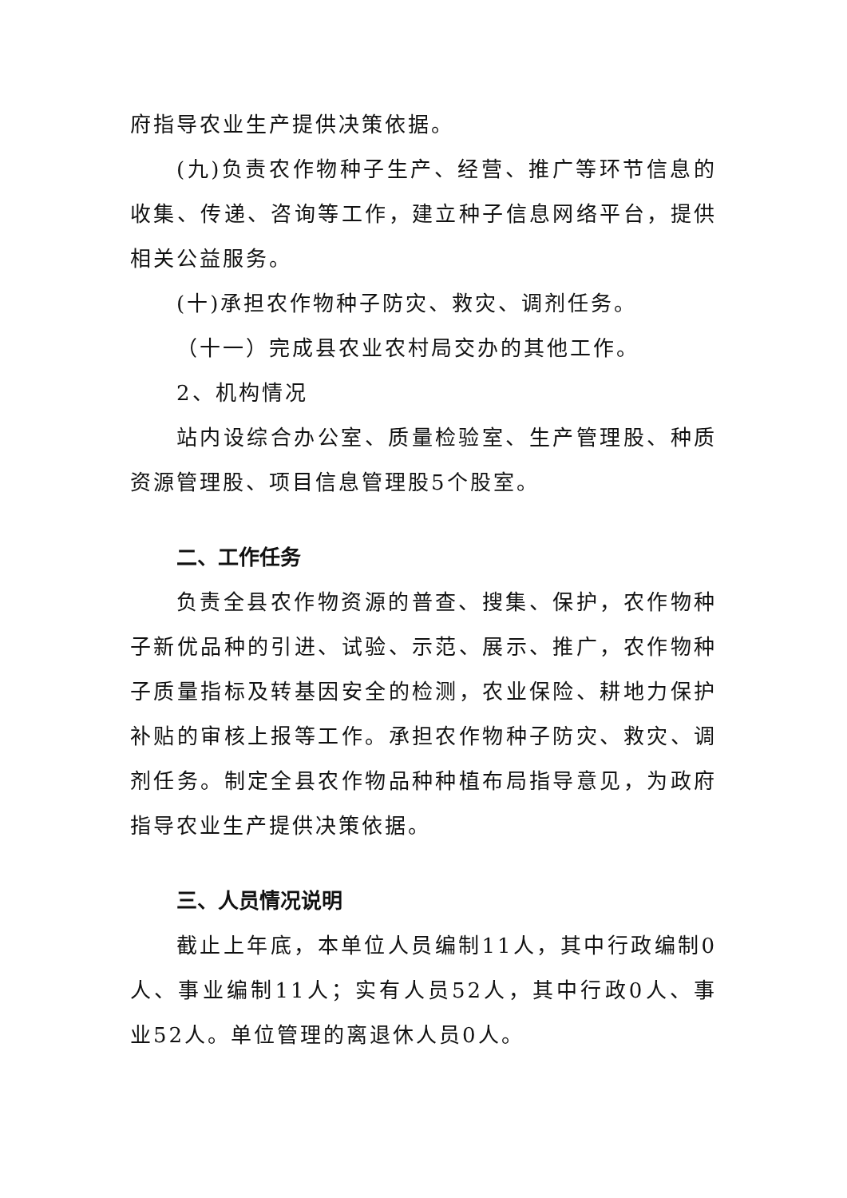府指导农业生产提供决策依据。
(九)负责农作物种子生产、经营、推广等环节信息的收集、传递、咨询等工作，建立种子信息网络平台，提供相关公益服务。
(十)承担农作物种子防灾、救灾、调剂任务。
（十一）完成县农业农村局交办的其他工作。
2、机构情况
站内设综合办公室、质量检验室、生产管理股、种质资源管理股、项目信息管理股5个股室。
二、工作任务
负责全县农作物资源的普查、搜集、保护，农作物种子新优品种的引进、试验、示范、展示、推广，农作物种子质量指标及转基因安全的检测，农业保险、耕地力保护补贴的审核上报等工作。承担农作物种子防灾、救灾、调剂任务。制定全县农作物品种种植布局指导意见，为政府指导农业生产提供决策依据。
三、人员情况说明
截止上年底，本单位人员编制11人，其中行政编制0人、事业编制11人；实有人员52人，其中行政0人、事业52人。单位管理的离退休人员0人。